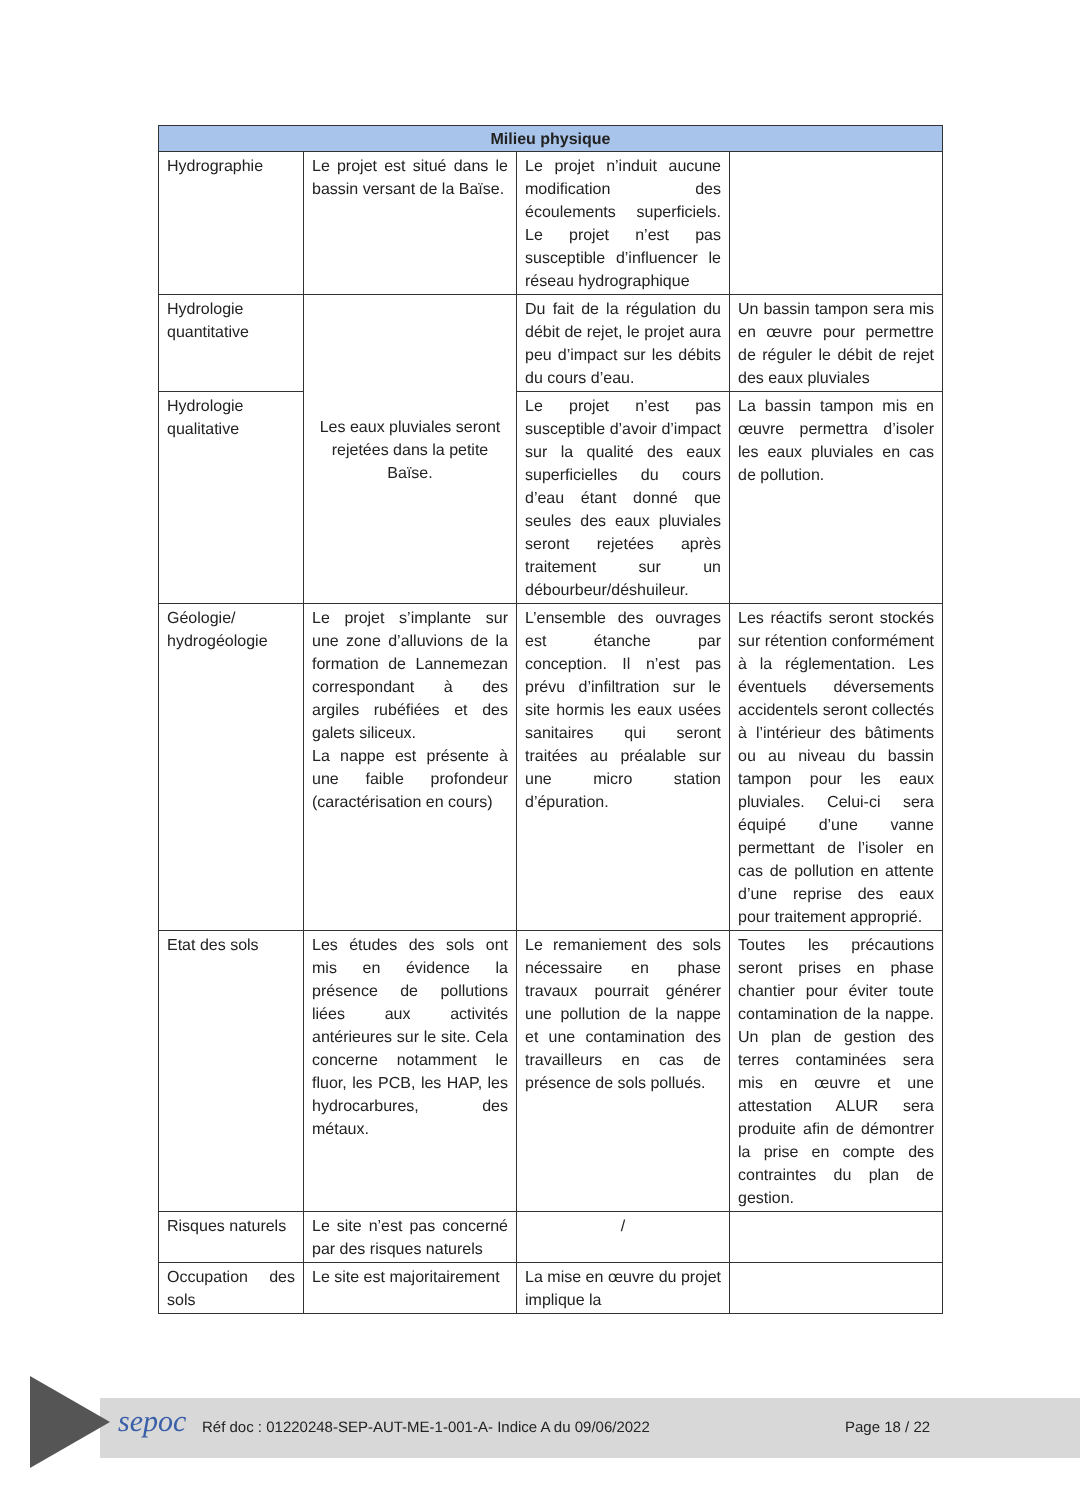| Milieu physique | | | |
| --- | --- | --- | --- |
| Hydrographie | Le projet est situé dans le bassin versant de la Baïse. | Le projet n’induit aucune modification des écoulements superficiels. Le projet n’est pas susceptible d’influencer le réseau hydrographique | |
| Hydrologie quantitative | Les eaux pluviales seront rejetées dans la petite Baïse. | Du fait de la régulation du débit de rejet, le projet aura peu d’impact sur les débits du cours d’eau. | Un bassin tampon sera mis en œuvre pour permettre de réguler le débit de rejet des eaux pluviales |
| Hydrologie qualitative | | Le projet n’est pas susceptible d’avoir d’impact sur la qualité des eaux superficielles du cours d’eau étant donné que seules des eaux pluviales seront rejetées après traitement sur un débourbeur/déshuileur. | La bassin tampon mis en œuvre permettra d’isoler les eaux pluviales en cas de pollution. |
| Géologie/ hydrogéologie | Le projet s’implante sur une zone d’alluvions de la formation de Lannemezan correspondant à des argiles rubéfiées et des galets siliceux. La nappe est présente à une faible profondeur (caractérisation en cours) | L’ensemble des ouvrages est étanche par conception. Il n’est pas prévu d’infiltration sur le site hormis les eaux usées sanitaires qui seront traitées au préalable sur une micro station d’épuration. | Les réactifs seront stockés sur rétention conformément à la réglementation. Les éventuels déversements accidentels seront collectés à l’intérieur des bâtiments ou au niveau du bassin tampon pour les eaux pluviales. Celui-ci sera équipé d’une vanne permettant de l’isoler en cas de pollution en attente d’une reprise des eaux pour traitement approprié. |
| Etat des sols | Les études des sols ont mis en évidence la présence de pollutions liées aux activités antérieures sur le site. Cela concerne notamment le fluor, les PCB, les HAP, les hydrocarbures, des métaux. | Le remaniement des sols nécessaire en phase travaux pourrait générer une pollution de la nappe et une contamination des travailleurs en cas de présence de sols pollués. | Toutes les précautions seront prises en phase chantier pour éviter toute contamination de la nappe. Un plan de gestion des terres contaminées sera mis en œuvre et une attestation ALUR sera produite afin de démontrer la prise en compte des contraintes du plan de gestion. |
| Risques naturels | Le site n’est pas concerné par des risques naturels | / | |
| Occupation des sols | Le site est majoritairement | La mise en œuvre du projet implique la | |
sepoc
Réf doc : 01220248-SEP-AUT-ME-1-001-A- Indice A du 09/06/2022
Page 18 / 22